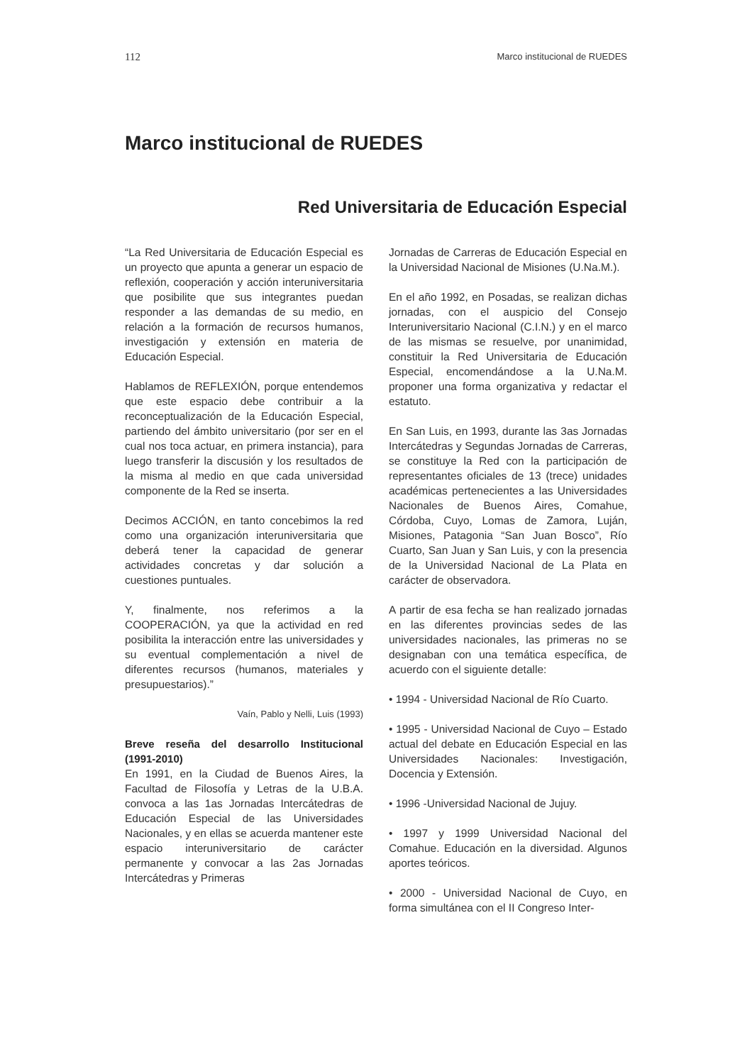112 Marco institucional de RUEDES
Marco institucional de RUEDES
Red Universitaria de Educación Especial
“La Red Universitaria de Educación Especial es un proyecto que apunta a generar un espacio de reflexión, cooperación y acción interuniversitaria que posibilite que sus integrantes puedan responder a las demandas de su medio, en relación a la formación de recursos humanos, investigación y extensión en materia de Educación Especial.
Hablamos de REFLEXIÓN, porque entendemos que este espacio debe contribuir a la reconceptualización de la Educación Especial, partiendo del ámbito universitario (por ser en el cual nos toca actuar, en primera instancia), para luego transferir la discusión y los resultados de la misma al medio en que cada universidad componente de la Red se inserta.
Decimos ACCIÓN, en tanto concebimos la red como una organización interuniversitaria que deberá tener la capacidad de generar actividades concretas y dar solución a cuestiones puntuales.
Y, finalmente, nos referimos a la COOPERACIÓN, ya que la actividad en red posibilita la interacción entre las universidades y su eventual complementación a nivel de diferentes recursos (humanos, materiales y presupuestarios).”
Vaín, Pablo y Nelli, Luis (1993)
Breve reseña del desarrollo Institucional (1991-2010)
En 1991, en la Ciudad de Buenos Aires, la Facultad de Filosofía y Letras de la U.B.A. convoca a las 1as Jornadas Intercátedras de Educación Especial de las Universidades Nacionales, y en ellas se acuerda mantener este espacio interuniversitario de carácter permanente y convocar a las 2as Jornadas Intercátedras y Primeras
Jornadas de Carreras de Educación Especial en la Universidad Nacional de Misiones (U.Na.M.).
En el año 1992, en Posadas, se realizan dichas jornadas, con el auspicio del Consejo Interuniversitario Nacional (C.I.N.) y en el marco de las mismas se resuelve, por unanimidad, constituir la Red Universitaria de Educación Especial, encomendándose a la U.Na.M. proponer una forma organizativa y redactar el estatuto.
En San Luis, en 1993, durante las 3as Jornadas Intercátedras y Segundas Jornadas de Carreras, se constituye la Red con la participación de representantes oficiales de 13 (trece) unidades académicas pertenecientes a las Universidades Nacionales de Buenos Aires, Comahue, Córdoba, Cuyo, Lomas de Zamora, Luján, Misiones, Patagonia “San Juan Bosco”, Río Cuarto, San Juan y San Luis, y con la presencia de la Universidad Nacional de La Plata en carácter de observadora.
A partir de esa fecha se han realizado jornadas en las diferentes provincias sedes de las universidades nacionales, las primeras no se designaban con una temática específica, de acuerdo con el siguiente detalle:
• 1994 - Universidad Nacional de Río Cuarto.
• 1995 - Universidad Nacional de Cuyo – Estado actual del debate en Educación Especial en las Universidades Nacionales: Investigación, Docencia y Extensión.
• 1996 -Universidad Nacional de Jujuy.
• 1997 y 1999 Universidad Nacional del Comahue. Educación en la diversidad. Algunos aportes teóricos.
• 2000 - Universidad Nacional de Cuyo, en forma simultánea con el II Congreso Inter-